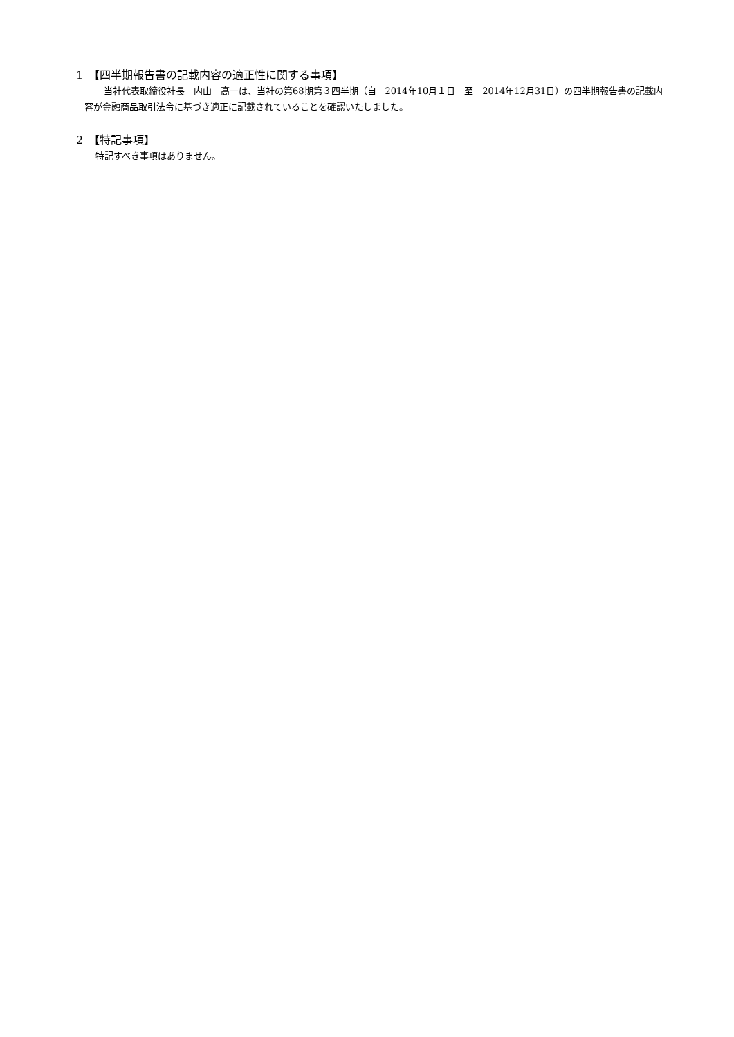1　【四半期報告書の記載内容の適正性に関する事項】
当社代表取締役社長　内山　高一は、当社の第68期第３四半期（自　2014年10月１日　至　2014年12月31日）の四半期報告書の記載内容が金融商品取引法令に基づき適正に記載されていることを確認いたしました。
2　【特記事項】
特記すべき事項はありません。